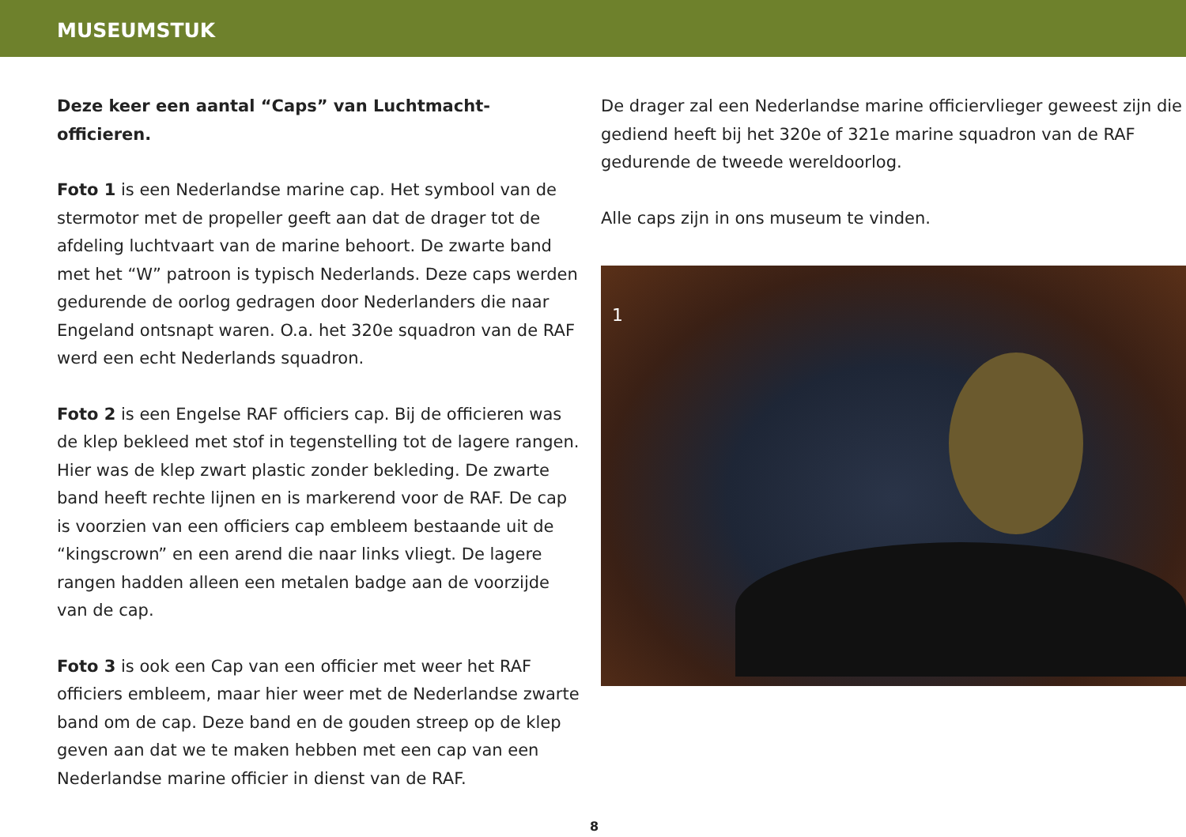MUSEUMSTUK
Deze keer een aantal “Caps” van Luchtmacht-officieren.
Foto 1 is een Nederlandse marine cap. Het symbool van de stermotor met de propeller geeft aan dat de drager tot de afdeling luchtvaart van de marine behoort. De zwarte band met het “W” patroon is typisch Nederlands. Deze caps werden gedurende de oorlog gedragen door Nederlanders die naar Engeland ontsnapt waren. O.a. het 320e squadron van de RAF werd een echt Nederlands squadron.
Foto 2 is een Engelse RAF officiers cap. Bij de officieren was de klep bekleed met stof in tegenstelling tot de lagere rangen. Hier was de klep zwart plastic zonder bekleding. De zwarte band heeft rechte lijnen en is markerend voor de RAF. De cap is voorzien van een officiers cap embleem bestaande uit de “kingscrown” en een arend die naar links vliegt. De lagere rangen hadden alleen een metalen badge aan de voorzijde van de cap.
Foto 3 is ook een Cap van een officier met weer het RAF officiers embleem, maar hier weer met de Nederlandse zwarte band om de cap. Deze band en de gouden streep op de klep geven aan dat we te maken hebben met een cap van een Nederlandse marine officier in dienst van de RAF.
De drager zal een Nederlandse marine officiervlieger geweest zijn die gediend heeft bij het 320e of 321e marine squadron van de RAF gedurende de tweede wereldoorlog.
Alle caps zijn in ons museum te vinden.
1
8